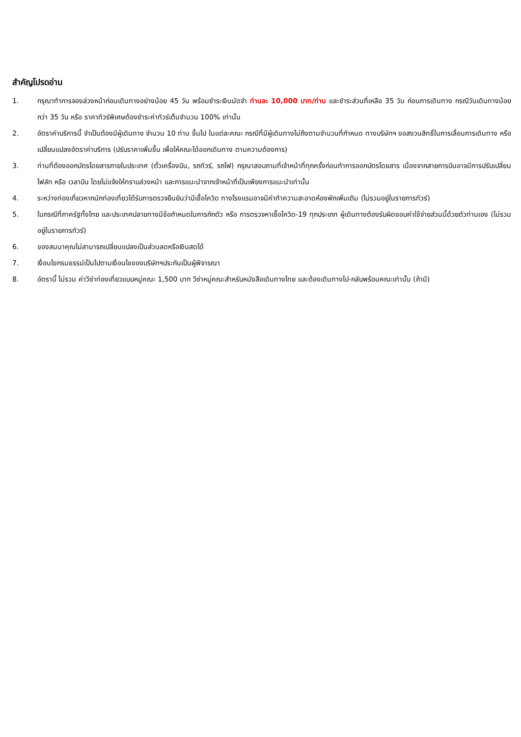สำคัญโปรดอ่าน
1. กรุณาทำการจองล่วงหน้าก่อนเดินทางอย่างน้อย 45 วัน พร้อมชำระเงินมัดจำ ท่านละ 10,000 บาท/ท่าน และชำระส่วนที่เหลือ 35 วัน ก่อนการเดินทาง กรณีวันเดินทางน้อยกว่า 35 วัน หรือ ราคาทัวร์พิเศษต้องชำระค่าทัวร์เต็มจำนวน 100% เท่านั้น
2. อัตราค่าบริการนี้ จำเป็นต้องมีผู้เดินทาง จำนวน 10 ท่าน ขึ้นไป ในแต่ละคณะ กรณีที่มีผู้เดินทางไม่ถึงตามจำนวนที่กำหนด ทางบริษัทฯ ขอสงวนสิทธิ์ในการเลื่อนการเดินทาง หรือเปลี่ยนแปลงอัตราค่าบริการ (ปรับราคาเพิ่มขึ้น เพื่อให้คณะได้ออกเดินทาง ตามความต้องการ)
3. ท่านที่ต้องออกบัตรโดยสารภายในประเทศ (ตั๋วเครื่องบิน, รถทัวร์, รถไฟ) กรุณาสอบถามที่เจ้าหน้าที่ทุกครั้งก่อนทำการออกบัตรโดยสาร เนื่องจากสายการบินอาจมีการปรับเปลี่ยนไฟล์ท หรือ เวลาบิน โดยไม่แจ้งให้ทราบล่วงหน้า และการแนะนำจากเจ้าหน้าที่เป็นเพียงการแนะนำเท่านั้น
4. ระหว่างท่องเที่ยวหากนักท่องเที่ยวได้รับการตรวจยืนยันว่ามีเชื้อโควิด ทางโรงแรมอาจมีค่าทำความสะอาดห้องพักเพิ่มเติม (ไม่รวมอยู่ในรายการทัวร์)
5. ในกรณีที่ภาครัฐทั้งไทย และประเทศปลายทางมีข้อกำหนดในการกักตัว หรือ การตรวจหาเชื้อโควิด-19 ทุกประเภท ผู้เดินทางต้องรับผิดชอบค่าใช้จ่ายส่วนนี้ด้วยตัวท่านเอง (ไม่รวมอยู่ในรายการทัวร์)
6. ของสมนาคุณไม่สามารถเปลี่ยนแปลงเป็นส่วนลดหรือเงินสดได้
7. เงื่อนไขกรมธรรม์เป็นไปตามเงื่อนไขของบริษัทฯประกันเป็นผู้พิจารณา
8. อัตรานี้ ไม่รวม ค่าวีซ่าท่องเที่ยวแบบหมู่คณะ 1,500 บาท วีซ่าหมู่คณะสำหรับหนังสือเดินทางไทย และต้องเดินทางไป-กลับพร้อมคณะเท่านั้น (ถ้ามี)